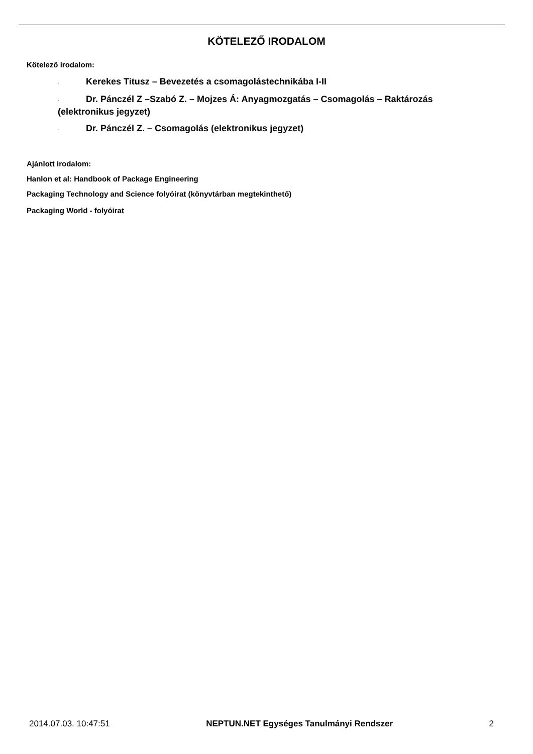KÖTELEZŐ IRODALOM
Kötelező irodalom:
· Kerekes Titusz – Bevezetés a csomagolástechnikába I-II
· Dr. Pánczél Z –Szabó Z. – Mojzes Á: Anyagmozgatás – Csomagolás – Raktározás (elektronikus jegyzet)
· Dr. Pánczél Z. – Csomagolás (elektronikus jegyzet)
Ajánlott irodalom:
Hanlon et al: Handbook of Package Engineering
Packaging Technology and Science folyóirat (könyvtárban megtekinthető)
Packaging World - folyóirat
2014.07.03. 10:47:51 NEPTUN.NET Egységes Tanulmányi Rendszer 2